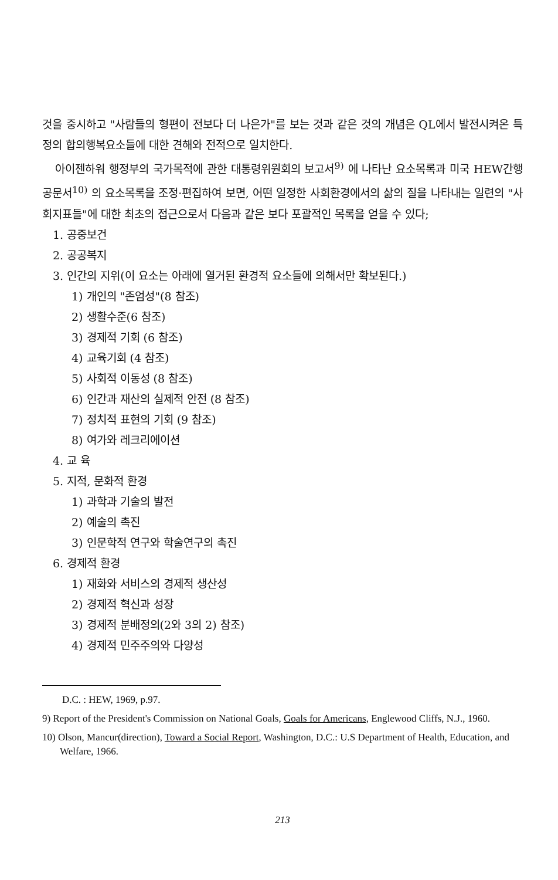것을 중시하고 "사람들의 형편이 전보다 더 나은가"를 보는 것과 같은 것의 개념은 QL에서 발전시켜온 특정의 합의행복요소들에 대한 견해와 전적으로 일치한다.
아이젠하워 행정부의 국가목적에 관한 대통령위원회의 보고서<sup>9)</sup> 에 나타난 요소목록과 미국 HEW간행공문서<sup>10)</sup> 의 요소목록을 조정·편집하여 보면, 어떤 일정한 사회환경에서의 삶의 질을 나타내는 일련의 "사회지표들"에 대한 최초의 접근으로서 다음과 같은 보다 포괄적인 목록을 얻을 수 있다;
1. 공중보건
2. 공공복지
3. 인간의 지위(이 요소는 아래에 열거된 환경적 요소들에 의해서만 확보된다.)
1) 개인의 "존엄성"(8 참조)
2) 생활수준(6 참조)
3) 경제적 기회 (6 참조)
4) 교육기회 (4 참조)
5) 사회적 이동성 (8 참조)
6) 인간과 재산의 실제적 안전 (8 참조)
7) 정치적 표현의 기회 (9 참조)
8) 여가와 레크리에이션
4. 교 육
5. 지적, 문화적 환경
1) 과학과 기술의 발전
2) 예술의 촉진
3) 인문학적 연구와 학술연구의 촉진
6. 경제적 환경
1) 재화와 서비스의 경제적 생산성
2) 경제적 혁신과 성장
3) 경제적 분배정의(2와 3의 2) 참조)
4) 경제적 민주주의와 다양성
D.C. : HEW, 1969, p.97.
9) Report of the President's Commission on National Goals, Goals for Americans, Englewood Cliffs, N.J., 1960.
10) Olson, Mancur(direction), Toward a Social Report, Washington, D.C.: U.S Department of Health, Education, and Welfare, 1966.
213